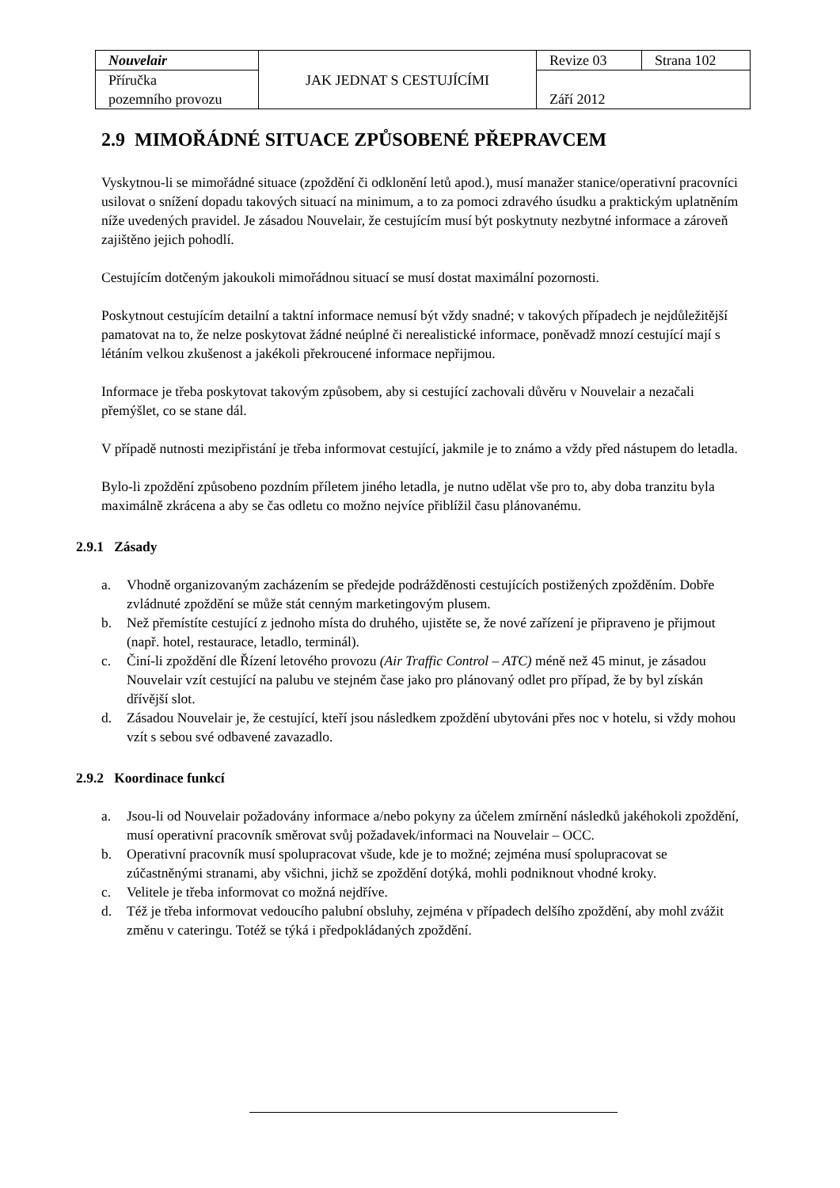| Nouvelair | JAK JEDNAT S CESTUJÍCÍMI | Revize 03 | Strana 102 |
| Příručka pozemního provozu | | Září 2012 | |
2.9 MIMOŘÁDNÉ SITUACE ZPŮSOBENÉ PŘEPRAVCEM
Vyskytnou-li se mimořádné situace (zpoždění či odklonění letů apod.), musí manažer stanice/operativní pracovníci usilovat o snížení dopadu takových situací na minimum, a to za pomoci zdravého úsudku a praktickým uplatněním níže uvedených pravidel. Je zásadou Nouvelair, že cestujícím musí být poskytnuty nezbytné informace a zároveň zajištěno jejich pohodlí.
Cestujícím dotčeným jakoukoli mimořádnou situací se musí dostat maximální pozornosti.
Poskytnout cestujícím detailní a taktní informace nemusí být vždy snadné; v takových případech je nejdůležitější pamatovat na to, že nelze poskytovat žádné neúplné či nerealistické informace, poněvadž mnozí cestující mají s létáním velkou zkušenost a jakékoli překroucené informace nepřijmou.
Informace je třeba poskytovat takovým způsobem, aby si cestující zachovali důvěru v Nouvelair a nezačali přemýšlet, co se stane dál.
V případě nutnosti mezipřistání je třeba informovat cestující, jakmile je to známo a vždy před nástupem do letadla.
Bylo-li zpoždění způsobeno pozdním příletem jiného letadla, je nutno udělat vše pro to, aby doba tranzitu byla maximálně zkrácena a aby se čas odletu co možno nejvíce přiblížil času plánovanému.
2.9.1 Zásady
a. Vhodně organizovaným zacházením se předejde podrážděnosti cestujících postižených zpožděním. Dobře zvládnuté zpoždění se může stát cenným marketingovým plusem.
b. Než přemístíte cestující z jednoho místa do druhého, ujistěte se, že nové zařízení je připraveno je přijmout (např. hotel, restaurace, letadlo, terminál).
c. Činí-li zpoždění dle Řízení letového provozu (Air Traffic Control – ATC) méně než 45 minut, je zásadou Nouvelair vzít cestující na palubu ve stejném čase jako pro plánovaný odlet pro případ, že by byl získán dřívější slot.
d. Zásadou Nouvelair je, že cestující, kteří jsou následkem zpoždění ubytováni přes noc v hotelu, si vždy mohou vzít s sebou své odbavené zavazadlo.
2.9.2 Koordinace funkcí
a. Jsou-li od Nouvelair požadovány informace a/nebo pokyny za účelem zmírnění následků jakéhokoli zpoždění, musí operativní pracovník směrovat svůj požadavek/informaci na Nouvelair – OCC.
b. Operativní pracovník musí spolupracovat všude, kde je to možné; zejména musí spolupracovat se zúčastněnými stranami, aby všichni, jichž se zpoždění dotýká, mohli podniknout vhodné kroky.
c. Velitele je třeba informovat co možná nejdříve.
d. Též je třeba informovat vedoucího palubní obsluhy, zejména v případech delšího zpoždění, aby mohl zvážit změnu v cateringu. Totéž se týká i předpokládaných zpoždění.